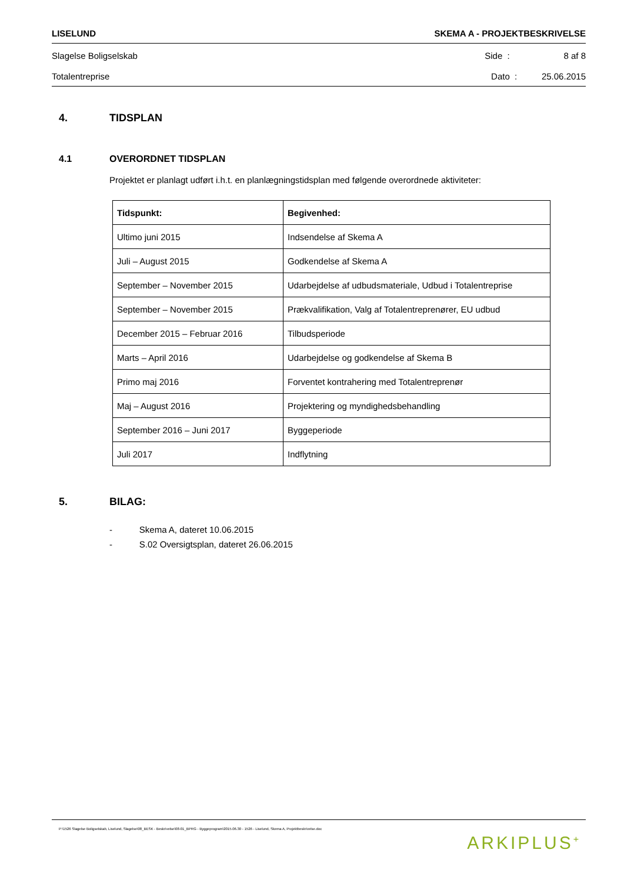LISELUND SKEMA A - PROJEKTBESKRIVELSE
Slagelse Boligselskab Side : 8 af 8
Totalentreprise Dato : 25.06.2015
4. TIDSPLAN
4.1 OVERORDNET TIDSPLAN
Projektet er planlagt udført i.h.t. en planlægningstidsplan med følgende overordnede aktiviteter:
| Tidspunkt: | Begivenhed: |
| --- | --- |
| Ultimo juni 2015 | Indsendelse af Skema A |
| Juli – August 2015 | Godkendelse af Skema A |
| September – November 2015 | Udarbejdelse af udbudsmateriale, Udbud i Totalentreprise |
| September – November 2015 | Prækvalifikation, Valg af Totalentreprenører, EU udbud |
| December 2015 – Februar 2016 | Tilbudsperiode |
| Marts – April 2016 | Udarbejdelse og godkendelse af Skema B |
| Primo maj 2016 | Forventet kontrahering med Totalentreprenør |
| Maj – August 2016 | Projektering og myndighedsbehandling |
| September 2016 – Juni 2017 | Byggeperiode |
| Juli 2017 | Indflytning |
5. BILAG:
- Skema A, dateret 10.06.2015
- S.02 Oversigtsplan, dateret 26.06.2015
P:\1526 Slagelse Boligselskab, Liselund, Slagelse\08_BESK - Beskrivelse\08-01_BPRG - Byggeprogram\2015.06.30 - 1526 - Liselund, Skema A, Projektbeskrivelse.doc ARKIPLUS<sup>+</sup>